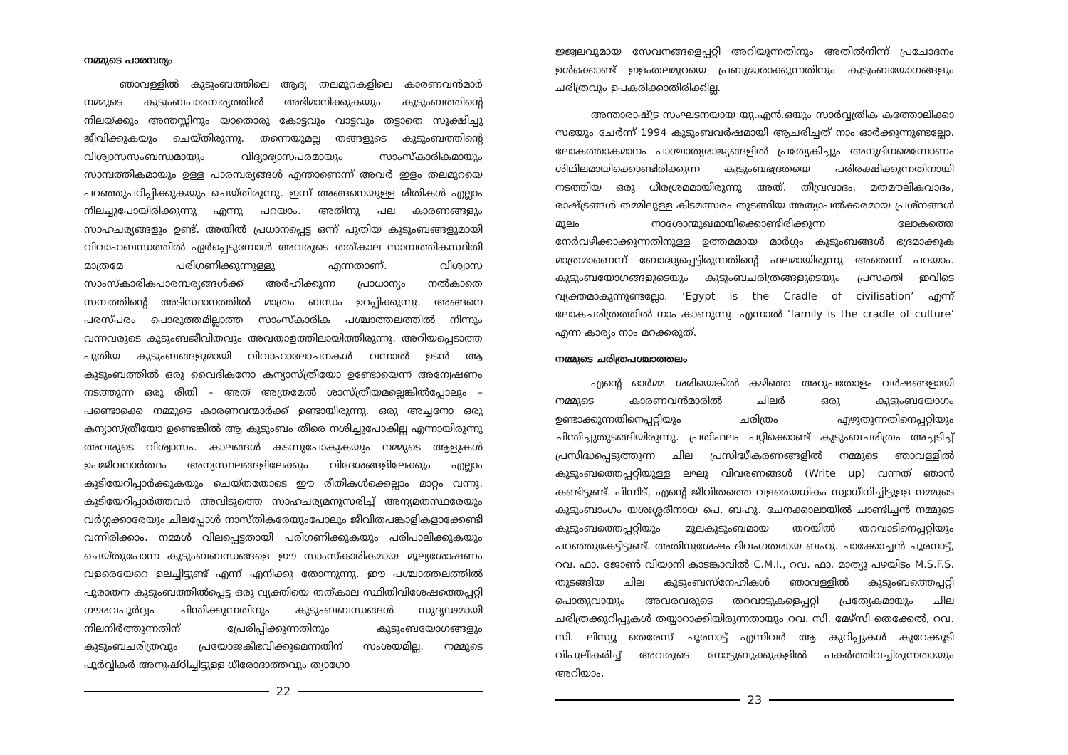നമ്മുടെ പാരമ്പര്യം
ഞാവള്ളിൽ കുടുംബത്തിലെ ആദ്യ തലമുറകളിലെ കാരണവൻമാർ നമ്മുടെ കുടുംബപാരമ്പര്യത്തിൽ അഭിമാനിക്കുകയും കുടുംബത്തിന്റെ നിലയ്ക്കും അന്തസ്സിനും യാതൊരു കോട്ടവും വാട്ടവും തട്ടാതെ സൂക്ഷിച്ചു ജീവിക്കുകയും ചെയ്തിരുന്നു. തന്നെയുമല്ല തങ്ങളുടെ കുടുംബത്തിന്റെ വിശ്വാസസംബന്ധമായും വിദ്യാഭ്യാസപരമായും സാംസ്കാരികമായും സാമ്പത്തികമായും ഉള്ള പാരമ്പര്യങ്ങൾ എന്താണെന്ന് അവർ ഇളം തലമുറയെ പറഞ്ഞുപഠിപ്പിക്കുകയും ചെയ്തിരുന്നു. ഇന്ന് അങ്ങനെയുള്ള രീതികൾ എല്ലാം നിലച്ചുപോയിരിക്കുന്നു എന്നു പറയാം. അതിനു പല കാരണങ്ങളും സാഹചര്യങ്ങളും ഉണ്ട്. അതിൽ പ്രധാനപ്പെട്ട ഒന്ന് പുതിയ കുടുംബങ്ങളുമായി വിവാഹബന്ധത്തിൽ ഏർപ്പെടുമ്പോൾ അവരുടെ തത്കാല സാമ്പത്തികസ്ഥിതി മാത്രമേ പരിഗണിക്കുന്നുള്ളു എന്നതാണ്. വിശ്വാസ സാംസ്കാരികപാരമ്പര്യങ്ങൾക്ക് അർഹിക്കുന്ന പ്രാധാന്യം നൽകാതെ സമ്പത്തിന്റെ അടിസ്ഥാനത്തിൽ മാത്രം ബന്ധം ഉറപ്പിക്കുന്നു. അങ്ങനെ പരസ്പരം പൊരുത്തമില്ലാത്ത സാംസ്കാരിക പശ്ചാത്തലത്തിൽ നിന്നും വന്നവരുടെ കുടുംബജീവിതവും അവതാളത്തിലായിത്തീരുന്നു. അറിയപ്പെടാത്ത പുതിയ കുടുംബങ്ങളുമായി വിവാഹാലോചനകൾ വന്നാൽ ഉടൻ ആ കുടുംബത്തിൽ ഒരു വൈദികനോ കന്യാസ്ത്രീയോ ഉണ്ടോയെന്ന് അന്വേഷണം നടത്തുന്ന ഒരു രീതി – അത് അത്രമേൽ ശാസ്ത്രീയമല്ലെങ്കിൽപ്പോലും – പണ്ടൊക്കെ നമ്മുടെ കാരണവന്മാർക്ക് ഉണ്ടായിരുന്നു. ഒരു അച്ചനോ ഒരു കന്യാസ്ത്രീയോ ഉണ്ടെങ്കിൽ ആ കുടുംബം തീരെ നശിച്ചുപോകില്ല എന്നായിരുന്നു അവരുടെ വിശ്വാസം. കാലങ്ങൾ കടന്നുപോകുകയും നമ്മുടെ ആളുകൾ ഉപജീവനാർത്ഥം അന്യസ്ഥലങ്ങളിലേക്കും വിദേശങ്ങളിലേക്കും എല്ലാം കുടിയേറിപ്പാർക്കുകയും ചെയ്തതോടെ ഈ രീതികൾക്കെല്ലാം മാറ്റം വന്നു. കുടിയേറിപ്പാർത്തവർ അവിടുത്തെ സാഹചര്യമനുസരിച്ച് അന്യമതസ്ഥരേയും വർഗ്ഗക്കാരേയും ചിലപ്പോൾ നാസ്തികരേയുംപോലും ജീവിതപങ്കാളികളാക്കേണ്ടി വന്നിരിക്കാം. നമ്മൾ വിലപ്പെട്ടതായി പരിഗണിക്കുകയും പരിപാലിക്കുകയും ചെയ്തുപോന്ന കുടുംബബന്ധങ്ങളെ ഈ സാംസ്കാരികമായ മൂല്യശോഷണം വളരെയേറെ ഉലച്ചിട്ടുണ്ട് എന്ന് എനിക്കു തോന്നുന്നു. ഈ പശ്ചാത്തലത്തിൽ പുരാതന കുടുംബത്തിൽപ്പെട്ട ഒരു വ്യക്തിയെ തത്കാല സ്ഥിതിവിശേഷത്തെപ്പറ്റി ഗൗരവപൂർവ്വം ചിന്തിക്കുന്നതിനും കുടുംബബന്ധങ്ങൾ സുദൃഢമായി നിലനിർത്തുന്നതിന് പ്രേരിപ്പിക്കുന്നതിനും കുടുംബയോഗങ്ങളും കുടുംബചരിത്രവും പ്രയോജകീഭവിക്കുമെന്നതിന് സംശയമില്ല. നമ്മുടെ പൂർവ്വികർ അനുഷ്ഠിച്ചിട്ടുള്ള ധീരോദാത്തവും ത്യാഗോ
22
ജ്ജ്വലവുമായ സേവനങ്ങളെപ്പറ്റി അറിയുന്നതിനും അതിൽനിന്ന് പ്രചോദനം ഉൾക്കൊണ്ട് ഇളംതലമുറയെ പ്രബുദ്ധരാക്കുന്നതിനും കുടുംബയോഗങ്ങളും ചരിത്രവും ഉപകരിക്കാതിരിക്കില്ല.
അന്താരാഷ്ട്ര സംഘടനയായ യു.എൻ.ഒയും സാർവ്വത്രിക കത്തോലിക്കാ സഭയും ചേർന്ന് 1994 കുടുംബവർഷമായി ആചരിച്ചത് നാം ഓർക്കുന്നുണ്ടല്ലോ. ലോകത്താകമാനം പാശ്ചാത്യരാജ്യങ്ങളിൽ പ്രത്യേകിച്ചും അനുദിനമെന്നോണം ശിഥിലമായിക്കൊണ്ടിരിക്കുന്ന കുടുംബഭദ്രതയെ പരിരക്ഷിക്കുന്നതിനായി നടത്തിയ ഒരു ധീരശ്രമമായിരുന്നു അത്. തീവ്രവാദം, മതമൗലികവാദം, രാഷ്ട്രങ്ങൾ തമ്മിലുള്ള കിടമത്സരം തുടങ്ങിയ അത്യാപൽക്കരമായ പ്രശ്നങ്ങൾ മൂലം നാശോന്മുഖമായിക്കൊണ്ടിരിക്കുന്ന ലോകത്തെ നേർവഴിക്കാക്കുന്നതിനുള്ള ഉത്തമമായ മാർഗ്ഗം കുടുംബങ്ങൾ ഭദ്രമാക്കുക മാത്രമാണെന്ന് ബോദ്ധ്യപ്പെട്ടിരുന്നതിന്റെ ഫലമായിരുന്നു അതെന്ന് പറയാം. കുടുംബയോഗങ്ങളുടെയും കുടുംബചരിത്രങ്ങളുടെയും പ്രസക്തി ഇവിടെ വ്യക്തമാകുന്നുണ്ടല്ലോ. ‘Egypt is the Cradle of civilisation’ എന്ന് ലോകചരിത്രത്തിൽ നാം കാണുന്നു. എന്നാൽ ‘family is the cradle of culture’ എന്ന കാര്യം നാം മറക്കരുത്.
നമ്മുടെ ചരിത്രപശ്ചാത്തലം
എന്റെ ഓർമ്മ ശരിയെങ്കിൽ കഴിഞ്ഞ അറുപതോളം വർഷങ്ങളായി നമ്മുടെ കാരണവൻമാരിൽ ചിലർ ഒരു കുടുംബയോഗം ഉണ്ടാക്കുന്നതിനെപ്പറ്റിയും ചരിത്രം എഴുതുന്നതിനെപ്പറ്റിയും ചിന്തിച്ചുതുടങ്ങിയിരുന്നു. പ്രതിഫലം പറ്റിക്കൊണ്ട് കുടുംബചരിത്രം അച്ചടിച്ച് പ്രസിദ്ധപ്പെടുത്തുന്ന ചില പ്രസിദ്ധീകരണങ്ങളിൽ നമ്മുടെ ഞാവള്ളിൽ കുടുംബത്തെപ്പറ്റിയുള്ള ലഘു വിവരണങ്ങൾ (Write up) വന്നത് ഞാൻ കണ്ടിട്ടുണ്ട്. പിന്നീട്, എന്റെ ജീവിതത്തെ വളരെയധികം സ്വാധീനിച്ചിട്ടുള്ള നമ്മുടെ കുടുംബാംഗം യശഃശ്ശരീനായ പെ. ബഹു. ചേനക്കാലായിൽ ചാണ്ടിച്ചൻ നമ്മുടെ കുടുംബത്തെപ്പറ്റിയും മൂലകുടുംബമായ തറയിൽ തറവാടിനെപ്പറ്റിയും പറഞ്ഞുകേട്ടിട്ടുണ്ട്. അതിനുശേഷം ദിവംഗതരായ ബഹു. ചാക്കോച്ചൻ ചൂരനാട്ട്, റവ. ഫാ. ജോൺ വിയാനി കാടങ്കാവിൽ C.M.I., റവ. ഫാ. മാത്യു പഴയിടം M.S.F.S. തുടങ്ങിയ ചില കുടുംബസ്നേഹികൾ ഞാവള്ളിൽ കുടുംബത്തെപ്പറ്റി പൊതുവായും അവരവരുടെ തറവാടുകളെപ്പറ്റി പ്രത്യേകമായും ചില ചരിത്രക്കുറിപ്പുകൾ തയ്യാറാക്കിയിരുന്നതായും റവ. സി. മേഴ്സി തെക്കേൽ, റവ. സി. ലിസ്യൂ തെരേസ് ചൂരനാട്ട് എന്നിവർ ആ കുറിപ്പുകൾ കുറേക്കൂടി വിപുലീകരിച്ച് അവരുടെ നോട്ടുബുക്കുകളിൽ പകർത്തിവച്ചിരുന്നതായും അറിയാം.
23